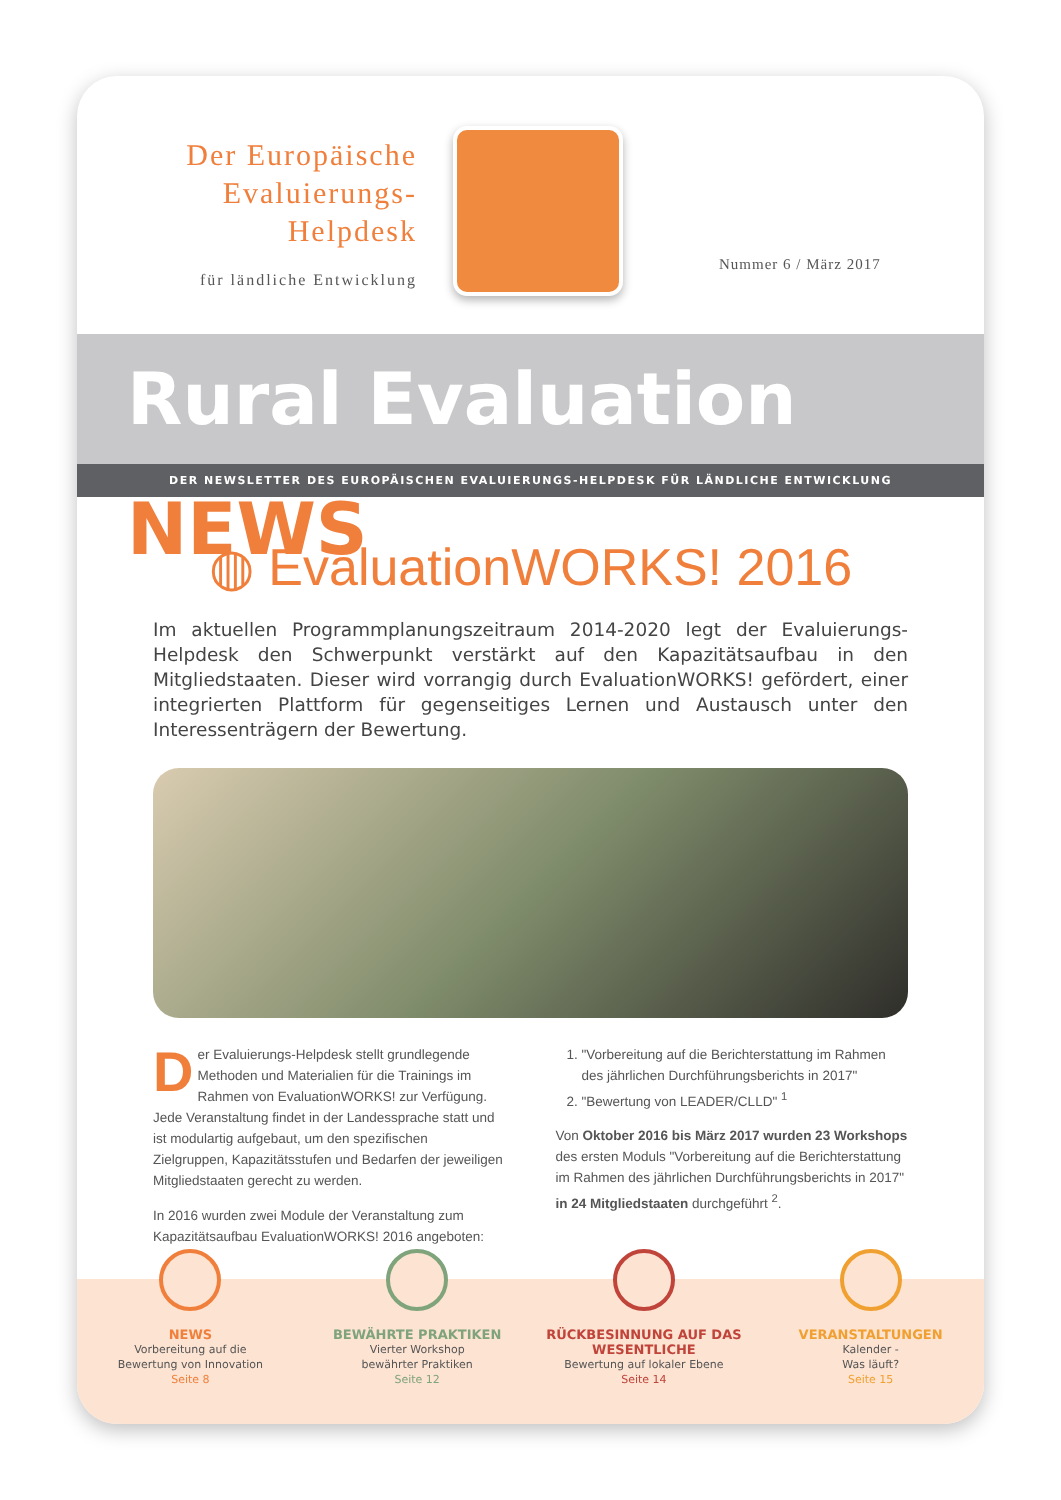Der Europäische
Evaluierungs-
Helpdesk
für ländliche Entwicklung
Nummer 6 / März 2017
Rural Evaluation NEWS
DER NEWSLETTER DES EUROPÄISCHEN EVALUIERUNGS-HELPDESK FÜR LÄNDLICHE ENTWICKLUNG
◍ EvaluationWORKS! 2016
Im aktuellen Programmplanungszeitraum 2014-2020 legt der Evaluierungs-Helpdesk den Schwerpunkt verstärkt auf den Kapazitätsaufbau in den Mitgliedstaaten. Dieser wird vorrangig durch EvaluationWORKS! gefördert, einer integrierten Plattform für gegenseitiges Lernen und Austausch unter den Interessenträgern der Bewertung.
Der Evaluierungs-Helpdesk stellt grundlegende Methoden und Materialien für die Trainings im Rahmen von EvaluationWORKS! zur Verfügung. Jede Veranstaltung findet in der Landessprache statt und ist modulartig aufgebaut, um den spezifischen Zielgruppen, Kapazitätsstufen und Bedarfen der jeweiligen Mitgliedstaaten gerecht zu werden.
In 2016 wurden zwei Module der Veranstaltung zum Kapazitätsaufbau EvaluationWORKS! 2016 angeboten:
1. "Vorbereitung auf die Berichterstattung im Rahmen des jährlichen Durchführungsberichts in 2017"
2. "Bewertung von LEADER/CLLD" <sup>1</sup>
Von Oktober 2016 bis März 2017 wurden 23 Workshops des ersten Moduls "Vorbereitung auf die Berichterstattung im Rahmen des jährlichen Durchführungsberichts in 2017" in 24 Mitgliedstaaten durchgeführt <sup>2</sup>.
NEWS
Vorbereitung auf die
Bewertung von Innovation
Seite 8
BEWÄHRTE PRAKTIKEN
Vierter Workshop
bewährter Praktiken
Seite 12
RÜCKBESINNUNG AUF DAS WESENTLICHE
Bewertung auf lokaler Ebene
Seite 14
VERANSTALTUNGEN
Kalender -
Was läuft?
Seite 15